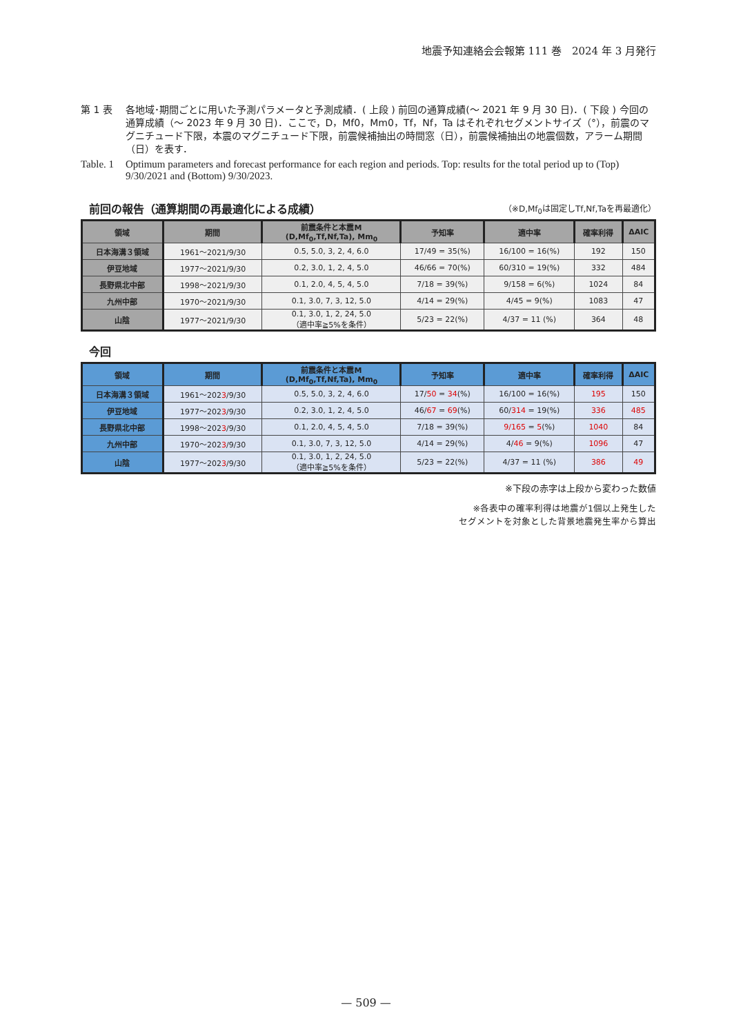地震予知連絡会会報第 111 巻　2024 年 3 月発行
第 1 表 各地域･期間ごとに用いた予測パラメータと予測成績．( 上段 ) 前回の通算成績(〜 2021 年 9 月 30 日)．( 下段 ) 今回の通算成績（〜 2023 年 9 月 30 日)．ここで，D，Mf0，Mm0，Tf，Nf，Ta はそれぞれセグメントサイズ（°），前震のマグニチュード下限，本震のマグニチュード下限，前震候補抽出の時間窓（日），前震候補抽出の地震個数，アラーム期間（日）を表す．
Table. 1
Optimum parameters and forecast performance for each region and periods. Top: results for the total period up to (Top) 9/30/2021 and (Bottom) 9/30/2023.
前回の報告（通算期間の再最適化による成績） （※D,Mf<sub>0</sub>は固定しTf,Nf,Taを再最適化）
| 領域 | 期間 | 前震条件と本震M (D,Mf<sub>0</sub>,Tf,Nf,Ta), Mm<sub>0</sub> | 予知率 | 適中率 | 確率利得 | ΔAIC |
| --- | --- | --- | --- | --- | --- | --- |
| 日本海溝３領域 | 1961〜2021/9/30 | 0.5, 5.0, 3, 2, 4, 6.0 | 17/49 = 35(%) | 16/100 = 16(%) | 192 | 150 |
| 伊豆地域 | 1977〜2021/9/30 | 0.2, 3.0, 1, 2, 4, 5.0 | 46/66 = 70(%) | 60/310 = 19(%) | 332 | 484 |
| 長野県北中部 | 1998〜2021/9/30 | 0.1, 2.0, 4, 5, 4, 5.0 | 7/18 = 39(%) | 9/158 = 6(%) | 1024 | 84 |
| 九州中部 | 1970〜2021/9/30 | 0.1, 3.0, 7, 3, 12, 5.0 | 4/14 = 29(%) | 4/45 = 9(%) | 1083 | 47 |
| 山陰 | 1977〜2021/9/30 | 0.1, 3.0, 1, 2, 24, 5.0 （適中率≧5%を条件） | 5/23 = 22(%) | 4/37 = 11 (%) | 364 | 48 |
今回
| 領域 | 期間 | 前震条件と本震M (D,Mf<sub>0</sub>,Tf,Nf,Ta), Mm<sub>0</sub> | 予知率 | 適中率 | 確率利得 | ΔAIC |
| --- | --- | --- | --- | --- | --- | --- |
| 日本海溝３領域 | 1961〜202 3 /9/30 | 0.5, 5.0, 3, 2, 4, 6.0 | 17/ 50 = 34 (%) | 16/100 = 16(%) | 195 | 150 |
| 伊豆地域 | 1977〜202 3 /9/30 | 0.2, 3.0, 1, 2, 4, 5.0 | 46/ 67 = 69 (%) | 60/ 314 = 19(%) | 336 | 485 |
| 長野県北中部 | 1998〜202 3 /9/30 | 0.1, 2.0, 4, 5, 4, 5.0 | 7/18 = 39(%) | 9/165 = 5 (%) | 1040 | 84 |
| 九州中部 | 1970〜202 3 /9/30 | 0.1, 3.0, 7, 3, 12, 5.0 | 4/14 = 29(%) | 4/ 46 = 9(%) | 1096 | 47 |
| 山陰 | 1977〜202 3 /9/30 | 0.1, 3.0, 1, 2, 24, 5.0 （適中率≧5%を条件） | 5/23 = 22(%) | 4/37 = 11 (%) | 386 | 49 |
※下段の赤字は上段から変わった数値
※各表中の確率利得は地震が1個以上発生した
セグメントを対象とした背景地震発生率から算出
— 509 —